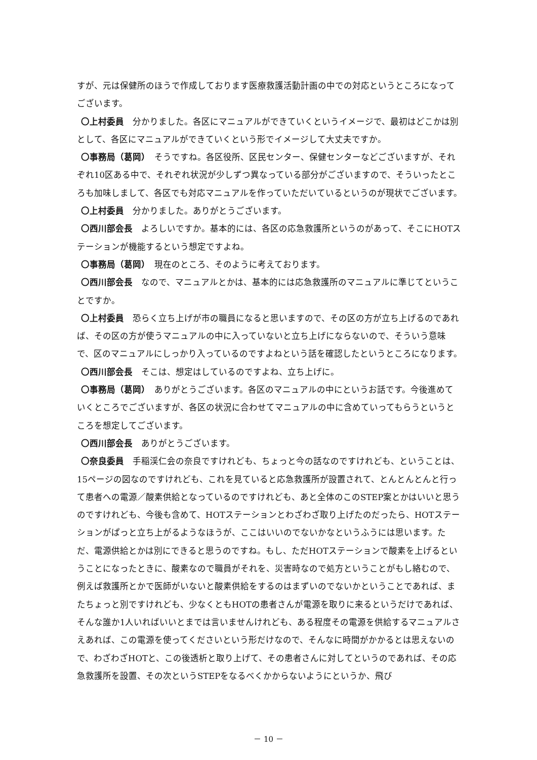すが、元は保健所のほうで作成しております医療救護活動計画の中での対応というところになってございます。
〇上村委員　分かりました。各区にマニュアルができていくというイメージで、最初はどこかは別として、各区にマニュアルができていくという形でイメージして大丈夫ですか。
〇事務局（葛岡）　そうですね。各区役所、区民センター、保健センターなどございますが、それぞれ10区ある中で、それぞれ状況が少しずつ異なっている部分がございますので、そういったところも加味しまして、各区でも対応マニュアルを作っていただいているというのが現状でございます。
〇上村委員　分かりました。ありがとうございます。
〇西川部会長　よろしいですか。基本的には、各区の応急救護所というのがあって、そこにHOTステーションが機能するという想定ですよね。
〇事務局（葛岡）　現在のところ、そのように考えております。
〇西川部会長　なので、マニュアルとかは、基本的には応急救護所のマニュアルに準じてということですか。
〇上村委員　恐らく立ち上げが市の職員になると思いますので、その区の方が立ち上げるのであれば、その区の方が使うマニュアルの中に入っていないと立ち上げにならないので、そういう意味で、区のマニュアルにしっかり入っているのですよねという話を確認したというところになります。
〇西川部会長　そこは、想定はしているのですよね、立ち上げに。
〇事務局（葛岡）　ありがとうございます。各区のマニュアルの中にというお話です。今後進めていくところでございますが、各区の状況に合わせてマニュアルの中に含めていってもらうというところを想定してございます。
〇西川部会長　ありがとうございます。
〇奈良委員　手稲渓仁会の奈良ですけれども、ちょっと今の話なのですけれども、ということは、15ページの図なのですけれども、これを見ていると応急救護所が設置されて、とんとんとんと行って患者への電源／酸素供給となっているのですけれども、あと全体のこのSTEP案とかはいいと思うのですけれども、今後も含めて、HOTステーションとわざわざ取り上げたのだったら、HOTステーションがぱっと立ち上がるようなほうが、ここはいいのでないかなというふうには思います。ただ、電源供給とかは別にできると思うのですね。もし、ただHOTステーションで酸素を上げるということになったときに、酸素なので職員がそれを、災害時なので処方ということがもし絡むので、例えば救護所とかで医師がいないと酸素供給をするのはまずいのでないかということであれば、またちょっと別ですけれども、少なくともHOTの患者さんが電源を取りに来るというだけであれば、そんな誰か1人いればいいとまでは言いませんけれども、ある程度その電源を供給するマニュアルさえあれば、この電源を使ってくださいという形だけなので、そんなに時間がかかるとは思えないので、わざわざHOTと、この後透析と取り上げて、その患者さんに対してというのであれば、その応急救護所を設置、その次というSTEPをなるべくかからないようにというか、飛び
－ 10 －